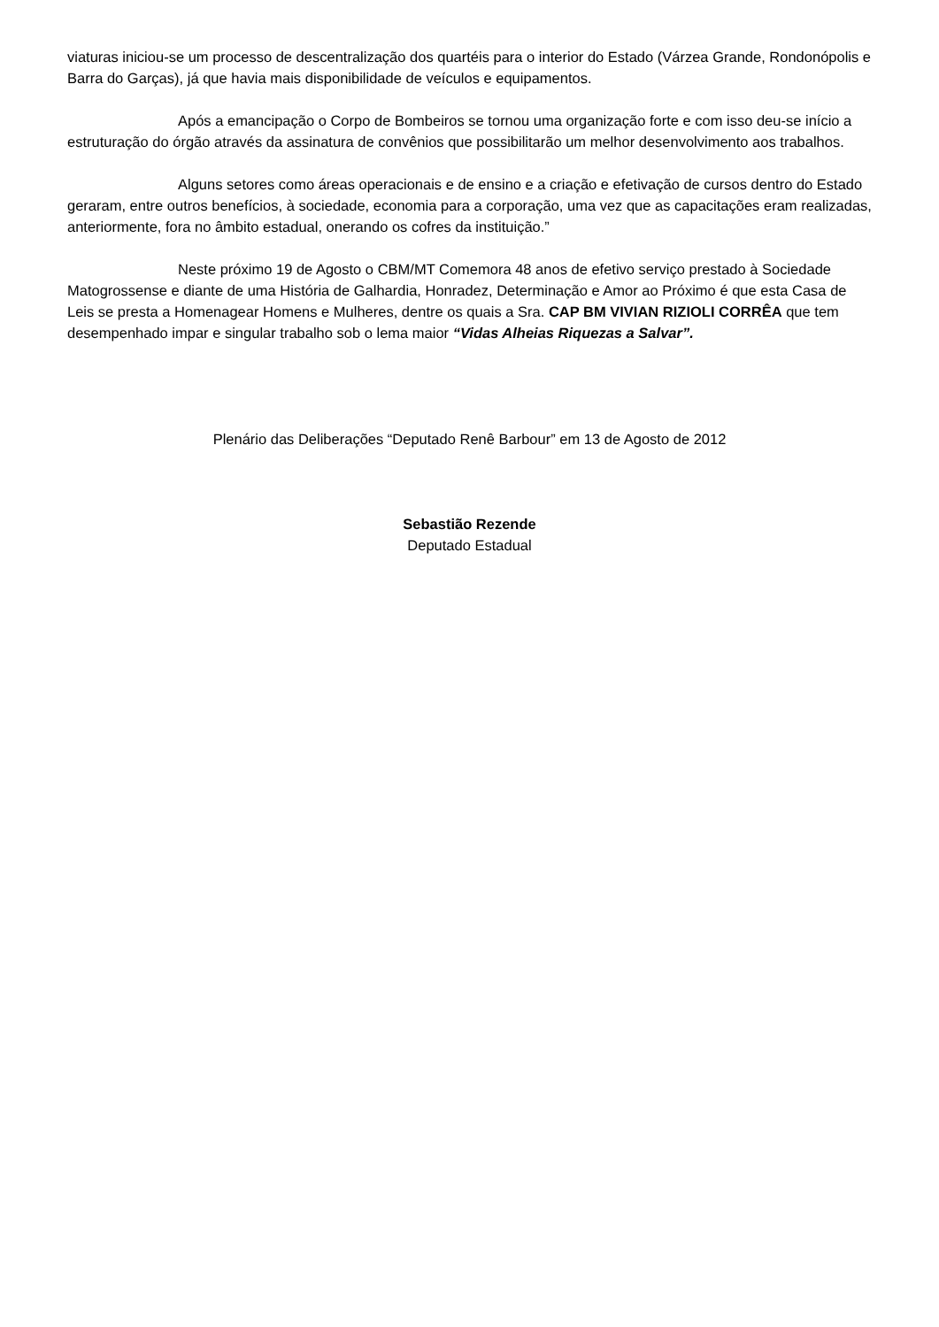viaturas iniciou-se um processo de descentralização dos quartéis para o interior do Estado (Várzea Grande, Rondonópolis e Barra do Garças), já que havia mais disponibilidade de veículos e equipamentos.
Após a emancipação o Corpo de Bombeiros se tornou uma organização forte e com isso deu-se início a estruturação do órgão através da assinatura de convênios que possibilitarão um melhor desenvolvimento aos trabalhos.
Alguns setores como áreas operacionais e de ensino e a criação e efetivação de cursos dentro do Estado geraram, entre outros benefícios, à sociedade, economia para a corporação, uma vez que as capacitações eram realizadas, anteriormente, fora no âmbito estadual, onerando os cofres da instituição.”
Neste próximo 19 de Agosto o CBM/MT Comemora 48 anos de efetivo serviço prestado à Sociedade Matogrossense e diante de uma História de Galhardia, Honradez, Determinação e Amor ao Próximo é que esta Casa de Leis se presta a Homenagear Homens e Mulheres, dentre os quais a Sra. CAP BM VIVIAN RIZIOLI CORRÊA que tem desempenhado impar e singular trabalho sob o lema maior “Vidas Alheias Riquezas a Salvar”.
Plenário das Deliberações “Deputado Renê Barbour” em 13 de Agosto de 2012
Sebastião Rezende
Deputado Estadual